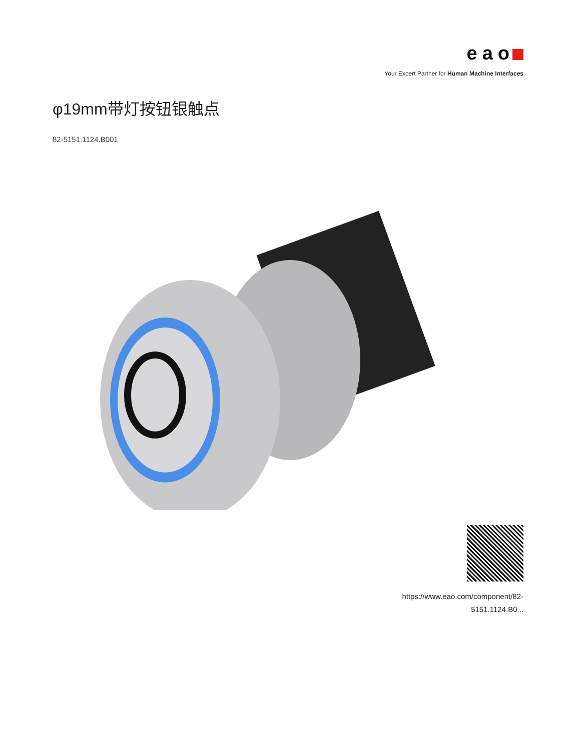eao
Your Expert Partner for Human Machine Interfaces
φ19mm带灯按钮银触点
82-5151.1124.B001
https://www.eao.com/component/82-
5151.1124.B0...